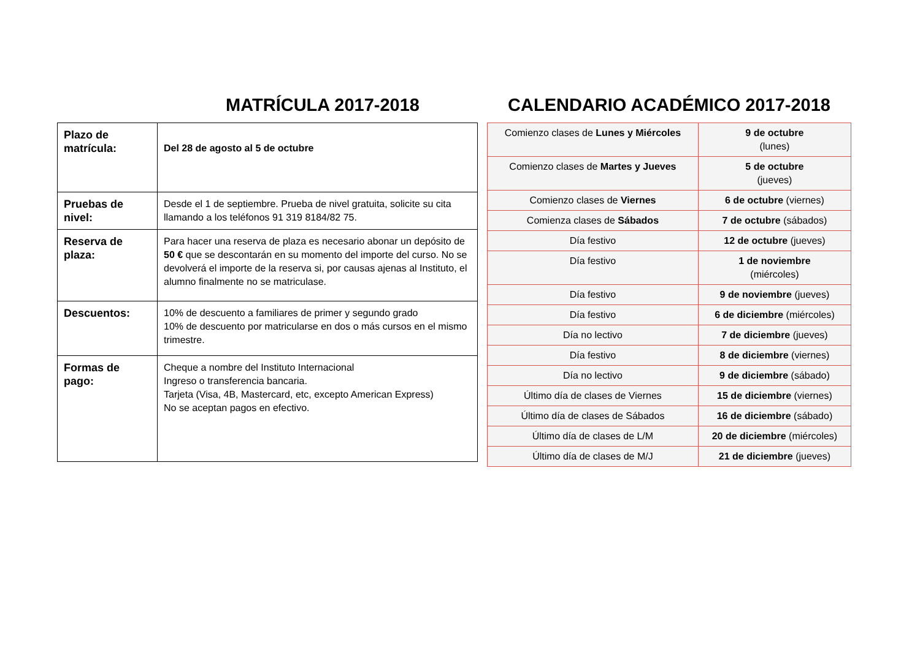MATRÍCULA 2017-2018
| Plazo de matrícula: | Del 28 de agosto al 5 de octubre |
| Pruebas de nivel: | Desde el 1 de septiembre. Prueba de nivel gratuita, solicite su cita llamando a los teléfonos 91 319 8184/82 75. |
| Reserva de plaza: | Para hacer una reserva de plaza es necesario abonar un depósito de 50 € que se descontarán en su momento del importe del curso. No se devolverá el importe de la reserva si, por causas ajenas al Instituto, el alumno finalmente no se matriculase. |
| Descuentos: | 10% de descuento a familiares de primer y segundo grado 10% de descuento por matricularse en dos o más cursos en el mismo trimestre. |
| Formas de pago: | Cheque a nombre del Instituto Internacional Ingreso o transferencia bancaria. Tarjeta (Visa, 4B, Mastercard, etc, excepto American Express) No se aceptan pagos en efectivo. |
CALENDARIO ACADÉMICO 2017-2018
| Comienzo clases de Lunes y Miércoles | 9 de octubre (lunes) |
| Comienzo clases de Martes y Jueves | 5 de octubre (jueves) |
| Comienzo clases de Viernes | 6 de octubre (viernes) |
| Comienza clases de Sábados | 7 de octubre (sábados) |
| Día festivo | 12 de octubre (jueves) |
| Día festivo | 1 de noviembre (miércoles) |
| Día festivo | 9 de noviembre (jueves) |
| Día festivo | 6 de diciembre (miércoles) |
| Día no lectivo | 7 de diciembre (jueves) |
| Día festivo | 8 de diciembre (viernes) |
| Día no lectivo | 9 de diciembre (sábado) |
| Último día de clases de Viernes | 15 de diciembre (viernes) |
| Último día de clases de Sábados | 16 de diciembre (sábado) |
| Último día de clases de L/M | 20 de diciembre (miércoles) |
| Último día de clases de M/J | 21 de diciembre (jueves) |